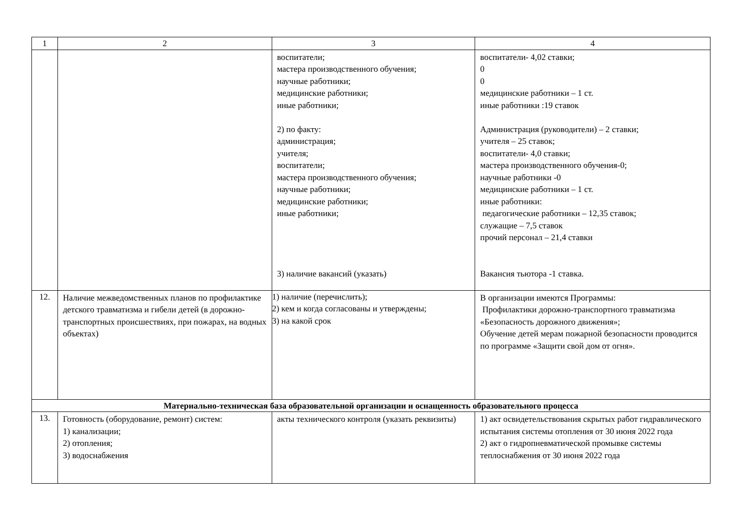| 1 | 2 | 3 | 4 |
| --- | --- | --- | --- |
| | | воспитатели; мастера производственного обучения; научные работники; медицинские работники; иные работники; 2) по факту: администрация; учителя; воспитатели; мастера производственного обучения; научные работники; медицинские работники; иные работники; 3) наличие вакансий (указать) | воспитатели- 4,02 ставки; 0 0 медицинские работники – 1 ст. иные работники :19 ставок Администрация (руководители) – 2 ставки; учителя – 25 ставок; воспитатели- 4,0 ставки; мастера производственного обучения-0; научные работники -0 медицинские работники – 1 ст. иные работники: педагогические работники – 12,35 ставок; служащие – 7,5 ставок прочий персонал – 21,4 ставки Вакансия тьютора -1 ставка. |
| 12. | Наличие межведомственных планов по профилактике детского травматизма и гибели детей (в дорожно-транспортных происшествиях, при пожарах, на водных объектах) | 1) наличие (перечислить); 2) кем и когда согласованы и утверждены; 3) на какой срок | В организации имеются Программы: Профилактики дорожно-транспортного травматизма «Безопасность дорожного движения»; Обучение детей мерам пожарной безопасности проводится по программе «Защити свой дом от огня». |
| Материально-техническая база образовательной организации и оснащенность образовательного процесса | | | |
| 13. | Готовность (оборудование, ремонт) систем: 1) канализации; 2) отопления; 3) водоснабжения | акты технического контроля (указать реквизиты) | 1) акт освидетельствования скрытых работ гидравлического испытания системы отопления от 30 июня 2022 года 2) акт о гидропневматической промывке системы теплоснабжения от 30 июня 2022 года |